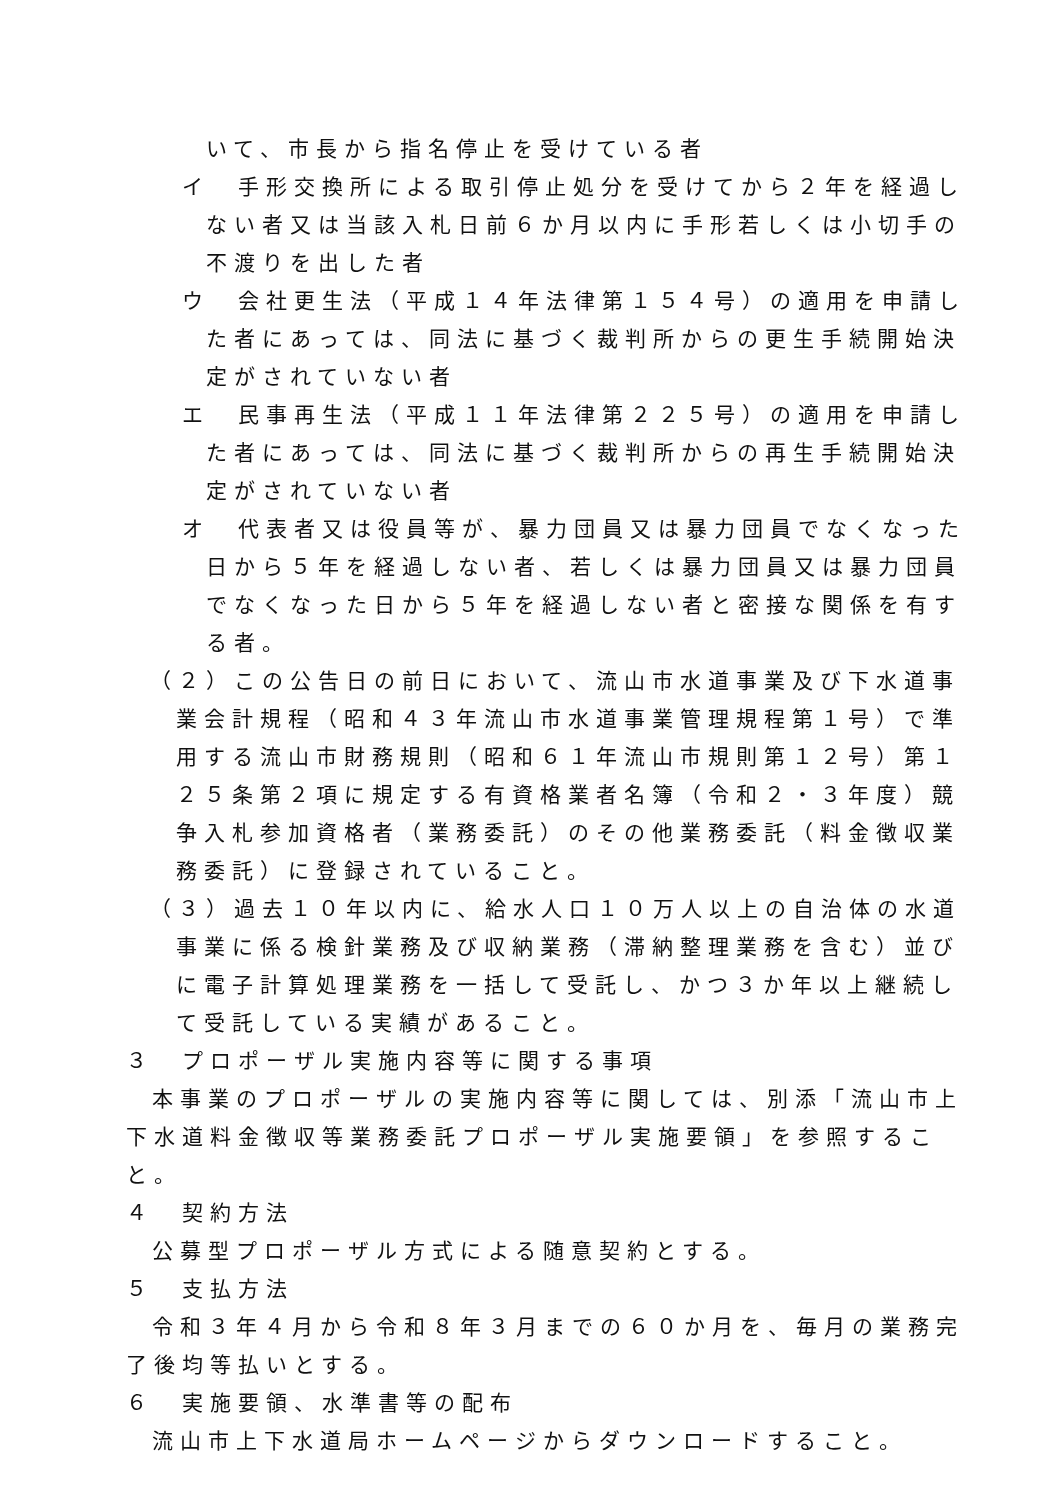いて、市長から指名停止を受けている者
イ　手形交換所による取引停止処分を受けてから２年を経過しない者又は当該入札日前６か月以内に手形若しくは小切手の不渡りを出した者
ウ　会社更生法（平成１４年法律第１５４号）の適用を申請した者にあっては、同法に基づく裁判所からの更生手続開始決定がされていない者
エ　民事再生法（平成１１年法律第２２５号）の適用を申請した者にあっては、同法に基づく裁判所からの再生手続開始決定がされていない者
オ　代表者又は役員等が、暴力団員又は暴力団員でなくなった日から５年を経過しない者、若しくは暴力団員又は暴力団員でなくなった日から５年を経過しない者と密接な関係を有する者。
（２）この公告日の前日において、流山市水道事業及び下水道事業会計規程（昭和４３年流山市水道事業管理規程第１号）で準用する流山市財務規則（昭和６１年流山市規則第１２号）第１２５条第２項に規定する有資格業者名簿（令和２・３年度）競争入札参加資格者（業務委託）のその他業務委託（料金徴収業務委託）に登録されていること。
（３）過去１０年以内に、給水人口１０万人以上の自治体の水道事業に係る検針業務及び収納業務（滞納整理業務を含む）並びに電子計算処理業務を一括して受託し、かつ３か年以上継続して受託している実績があること。
３　プロポーザル実施内容等に関する事項
本事業のプロポーザルの実施内容等に関しては、別添「流山市上下水道料金徴収等業務委託プロポーザル実施要領」を参照すること。
４　契約方法
公募型プロポーザル方式による随意契約とする。
５　支払方法
令和３年４月から令和８年３月までの６０か月を、毎月の業務完了後均等払いとする。
６　実施要領、水準書等の配布
流山市上下水道局ホームページからダウンロードすること。